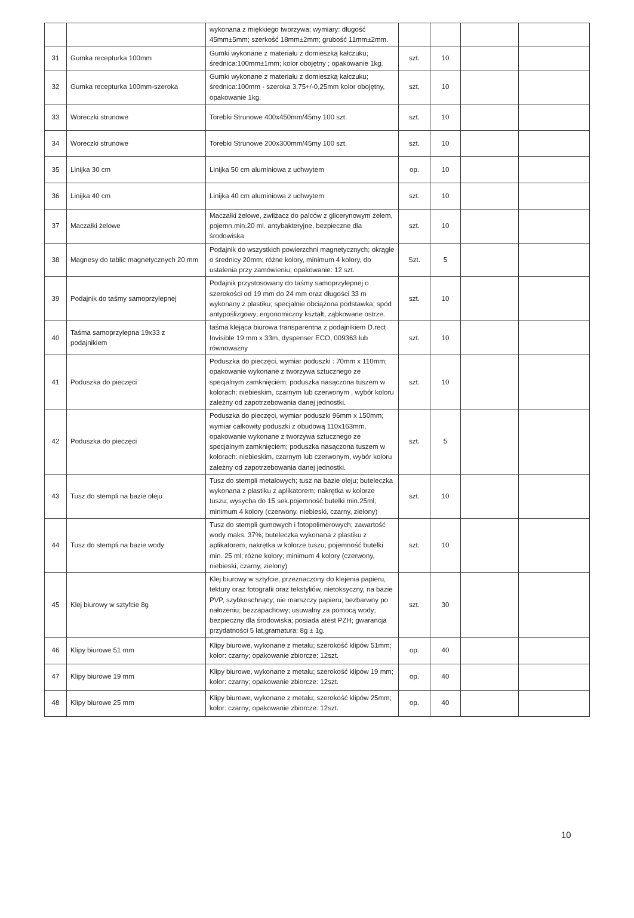| | | wykonana z miękkiego tworzywa; wymiary: długość 45mm±5mm; szerkość 18mm±2mm; grubość 11mm±2mm. | | | | |
| 31 | Gumka recepturka 100mm | Gumki wykonane z materiału z domieszką kałczuku; średnica:100mm±1mm; kolor obojętny ; opakowanie 1kg. | szt. | 10 | | |
| 32 | Gumka recepturka 100mm-szeroka | Gumki wykonane z materiału z domieszką kałczuku; średnica:100mm - szeroka 3,75+/-0,25mm kolor obojętny, opakowanie 1kg. | szt. | 10 | | |
| 33 | Woreczki strunowe | Torebki Strunowe 400x450mm/45my 100 szt. | szt. | 10 | | |
| 34 | Woreczki strunowe | Torebki Strunowe 200x300mm/45my 100 szt. | szt. | 10 | | |
| 35 | Linijka 30 cm | Linijka 50 cm aluminiowa z uchwytem | op. | 10 | | |
| 36 | Linijka 40 cm | Linijka 40 cm aluminiowa z uchwytem | szt. | 10 | | |
| 37 | Maczałki żelowe | Maczałki żelowe, zwilżacz do palców z glicerynowym żelem, pojemn.min.20 ml. antybakteryjne, bezpieczne dla środowiska | szt. | 10 | | |
| 38 | Magnesy do tablic magnetycznych 20 mm | Podajnik do wszystkich powierzchni magnetycznych; okrągłe o średnicy 20mm; różne kolory, minimum 4 kolory, do ustalenia przy zamówieniu; opakowanie: 12 szt. | Szt. | 5 | | |
| 39 | Podajnik do taśmy samoprzylepnej | Podajnik przystosowany do taśmy samoprzylepnej o szerokości od 19 mm do 24 mm oraz długości 33 m wykonany z plastiku; specjalnie obciążona podstawka; spód antypoślizgowy; ergonomiczny kształt, ząbkowane ostrze. | szt. | 10 | | |
| 40 | Taśma samoprzylepna 19x33 z podajnikiem | taśma klejąca biurowa transparentna z podajnikiem D.rect Invisible 19 mm x 33m, dyspenser ECO, 009363 lub równoważny | szt. | 10 | | |
| 41 | Poduszka do pieczęci | Poduszka do pieczęci, wymiar poduszki : 70mm x 110mm; opakowanie wykonane z tworzywa sztucznego ze specjalnym zamknięciem; poduszka nasączona tuszem w kolorach: niebieskim, czarnym lub czerwonym , wybór koloru zależny od zapotrzebowania danej jednostki. | szt. | 10 | | |
| 42 | Poduszka do pieczęci | Poduszka do pieczęci, wymiar poduszki 96mm x 150mm; wymiar całkowity poduszki z obudową 110x163mm, opakowanie wykonane z tworzywa sztucznego ze specjalnym zamknięciem; poduszka nasączona tuszem w kolorach: niebieskim, czarnym lub czerwonym, wybór koloru zależny od zapotrzebowania danej jednostki. | szt. | 5 | | |
| 43 | Tusz do stempli na bazie oleju | Tusz do stempli metalowych; tusz na bazie oleju; buteleczka wykonana z plastiku z aplikatorem; nakrętka w kolorze tuszu; wysycha do 15 sek.pojemność butelki min.25ml; minimum 4 kolory (czerwony, niebieski, czarny, zielony) | szt. | 10 | | |
| 44 | Tusz do stempli na bazie wody | Tusz do stempli gumowych i fotopolimerowych; zawartość wody maks. 37%; buteleczka wykonana z plastiku z aplikatorem; nakrętka w kolorze tuszu; pojemność butelki min. 25 ml; różne kolory; minimum 4 kolory (czerwony, niebieski, czarny, zielony) | szt. | 10 | | |
| 45 | Klej biurowy w sztyfcie 8g | Klej biurowy w sztyfcie, przeznaczony do klejenia papieru, tektury oraz fotografii oraz tekstyliów, nietoksyczny, na bazie PVP, szybkoschnący; nie marszczy papieru; bezbarwny po nałożeniu; bezzapachowy; usuwalny za pomocą wody; bezpieczny dla środowiska; posiada atest PZH; gwarancja przydatności 5 lat,gramatura: 8g ± 1g. | szt. | 30 | | |
| 46 | Klipy biurowe 51 mm | Klipy biurowe, wykonane z metalu; szerokość klipów 51mm; kolor: czarny; opakowanie zbiorcze: 12szt. | op. | 40 | | |
| 47 | Klipy biurowe 19 mm | Klipy biurowe, wykonane z metalu; szerokość klipów 19 mm; kolor: czarny; opakowanie zbiorcze: 12szt. | op. | 40 | | |
| 48 | Klipy biurowe 25 mm | Klipy biurowe, wykonane z metalu; szerokość klipów 25mm; kolor: czarny; opakowanie zbiorcze: 12szt. | op. | 40 | | |
10